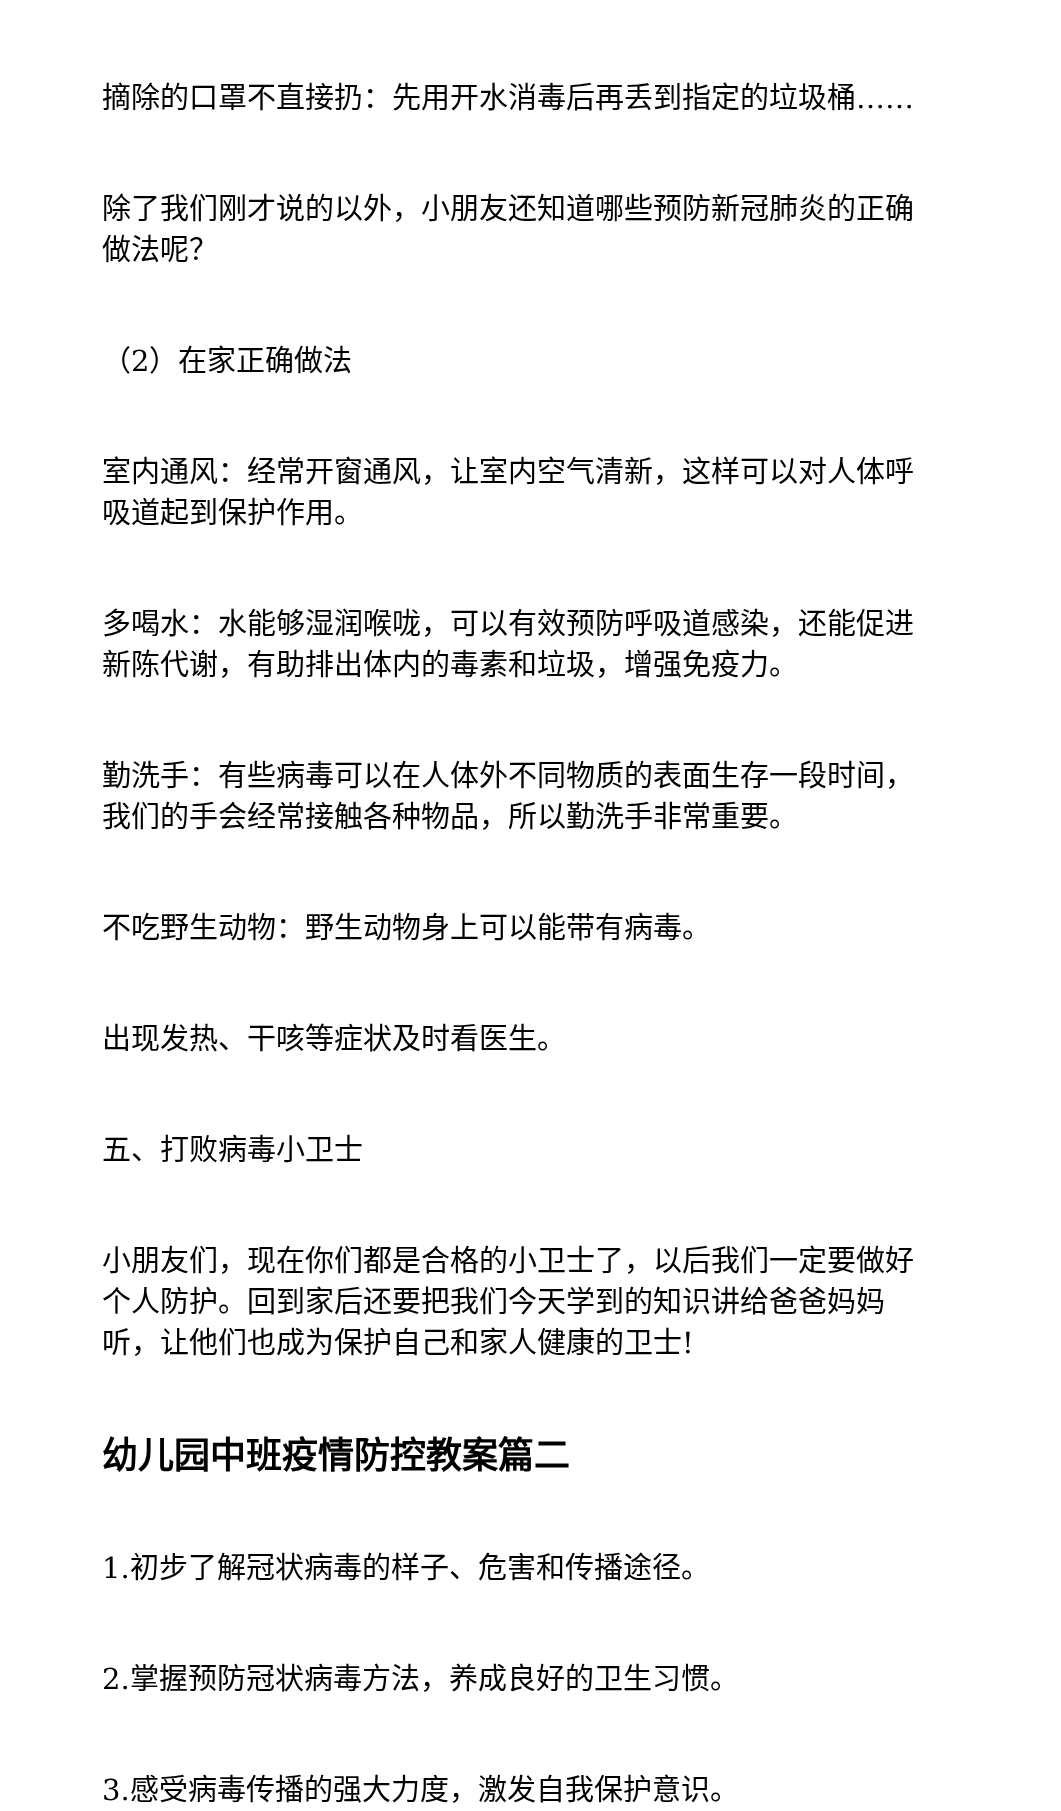摘除的口罩不直接扔：先用开水消毒后再丢到指定的垃圾桶……
除了我们刚才说的以外，小朋友还知道哪些预防新冠肺炎的正确做法呢？
（2）在家正确做法
室内通风：经常开窗通风，让室内空气清新，这样可以对人体呼吸道起到保护作用。
多喝水：水能够湿润喉咙，可以有效预防呼吸道感染，还能促进新陈代谢，有助排出体内的毒素和垃圾，增强免疫力。
勤洗手：有些病毒可以在人体外不同物质的表面生存一段时间，我们的手会经常接触各种物品，所以勤洗手非常重要。
不吃野生动物：野生动物身上可以能带有病毒。
出现发热、干咳等症状及时看医生。
五、打败病毒小卫士
小朋友们，现在你们都是合格的小卫士了，以后我们一定要做好个人防护。回到家后还要把我们今天学到的知识讲给爸爸妈妈听，让他们也成为保护自己和家人健康的卫士!
幼儿园中班疫情防控教案篇二
1.初步了解冠状病毒的样子、危害和传播途径。
2.掌握预防冠状病毒方法，养成良好的卫生习惯。
3.感受病毒传播的强大力度，激发自我保护意识。